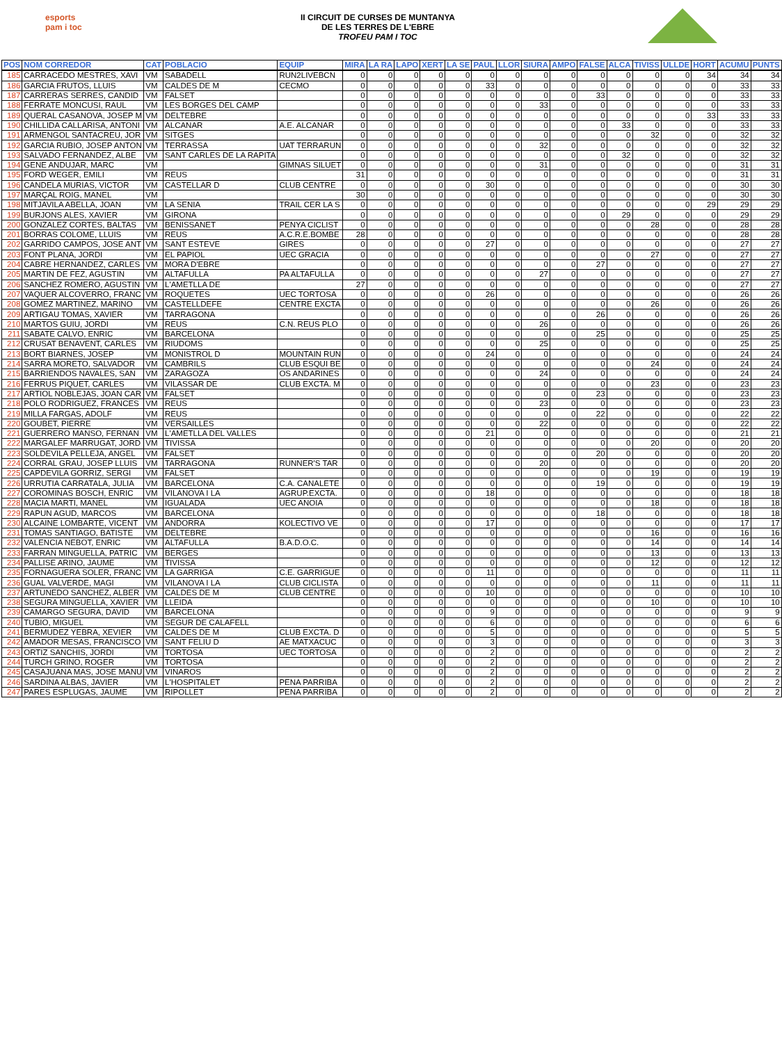esports
pam i toc
II CIRCUIT DE CURSES DE MUNTANYA
DE LES TERRES DE L'EBRE
TROFEU PAM I TOC
| POS | NOM CORREDOR | CAT | POBLACIO | EQUIP | MIRA | LA RA | LAPO | XERT | LA SE | PAUL | LLOR | SIURA | AMPO | FALSE | ALCA | TIVISS | ULLDE | HORT | ACUMU | PUNTS |
| --- | --- | --- | --- | --- | --- | --- | --- | --- | --- | --- | --- | --- | --- | --- | --- | --- | --- | --- | --- | --- |
| 185 | CARRACEDO MESTRES, XAVI | VM | SABADELL | RUN2LIVEBCN | 0 | 0 | 0 | 0 | 0 | 0 | 0 | 0 | 0 | 0 | 0 | 0 | 0 | 34 | 34 | 34 |
| 186 | GARCIA FRUTOS, LLUIS | VM | CALDES DE M | CECMO | 0 | 0 | 0 | 0 | 0 | 33 | 0 | 0 | 0 | 0 | 0 | 0 | 0 | 0 | 33 | 33 |
| 187 | CARRERAS SERRES, CANDID | VM | FALSET | | 0 | 0 | 0 | 0 | 0 | 0 | 0 | 0 | 0 | 33 | 0 | 0 | 0 | 0 | 33 | 33 |
| 188 | FERRATE MONCUSI, RAUL | VM | LES BORGES DEL CAMP | | 0 | 0 | 0 | 0 | 0 | 0 | 0 | 33 | 0 | 0 | 0 | 0 | 0 | 0 | 33 | 33 |
| 189 | QUERAL CASANOVA, JOSEP M | VM | DELTEBRE | | 0 | 0 | 0 | 0 | 0 | 0 | 0 | 0 | 0 | 0 | 0 | 0 | 0 | 33 | 33 | 33 |
| 190 | CHILLIDA CALLARISA, ANTONI | VM | ALCANAR | A.E. ALCANAR | 0 | 0 | 0 | 0 | 0 | 0 | 0 | 0 | 0 | 0 | 33 | 0 | 0 | 0 | 33 | 33 |
| 191 | ARMENGOL SANTACREU, JOR | VM | SITGES | | 0 | 0 | 0 | 0 | 0 | 0 | 0 | 0 | 0 | 0 | 0 | 32 | 0 | 0 | 32 | 32 |
| 192 | GARCIA RUBIO, JOSEP ANTON | VM | TERRASSA | UAT TERRARUN | 0 | 0 | 0 | 0 | 0 | 0 | 0 | 32 | 0 | 0 | 0 | 0 | 0 | 0 | 32 | 32 |
| 193 | SALVADO FERNANDEZ, ALBE | VM | SANT CARLES DE LA RAPITA | | 0 | 0 | 0 | 0 | 0 | 0 | 0 | 0 | 0 | 0 | 32 | 0 | 0 | 0 | 32 | 32 |
| 194 | GENE ANDUJAR, MARC | VM | | GIMNAS SILUET | 0 | 0 | 0 | 0 | 0 | 0 | 0 | 31 | 0 | 0 | 0 | 0 | 0 | 0 | 31 | 31 |
| 195 | FORD WEGER, EMILI | VM | REUS | | 31 | 0 | 0 | 0 | 0 | 0 | 0 | 0 | 0 | 0 | 0 | 0 | 0 | 0 | 31 | 31 |
| 196 | CANDELA MURIAS, VICTOR | VM | CASTELLAR D | CLUB CENTRE | 0 | 0 | 0 | 0 | 0 | 30 | 0 | 0 | 0 | 0 | 0 | 0 | 0 | 0 | 30 | 30 |
| 197 | MARÇAL ROIG, MANEL | VM | | | 30 | 0 | 0 | 0 | 0 | 0 | 0 | 0 | 0 | 0 | 0 | 0 | 0 | 0 | 30 | 30 |
| 198 | MITJAVILA ABELLA, JOAN | VM | LA SENIA | TRAIL CER LA S | 0 | 0 | 0 | 0 | 0 | 0 | 0 | 0 | 0 | 0 | 0 | 0 | 0 | 29 | 29 | 29 |
| 199 | BURJONS ALES, XAVIER | VM | GIRONA | | 0 | 0 | 0 | 0 | 0 | 0 | 0 | 0 | 0 | 0 | 29 | 0 | 0 | 0 | 29 | 29 |
| 200 | GONZALEZ CORTES, BALTAS | VM | BENISSANET | PENYA CICLIST | 0 | 0 | 0 | 0 | 0 | 0 | 0 | 0 | 0 | 0 | 0 | 28 | 0 | 0 | 28 | 28 |
| 201 | BORRAS COLOME, LLUIS | VM | REUS | A.C.R.E.BOMBE | 28 | 0 | 0 | 0 | 0 | 0 | 0 | 0 | 0 | 0 | 0 | 0 | 0 | 0 | 28 | 28 |
| 202 | GARRIDO CAMPOS, JOSE ANT | VM | SANT ESTEVE | GIRES | 0 | 0 | 0 | 0 | 0 | 27 | 0 | 0 | 0 | 0 | 0 | 0 | 0 | 0 | 27 | 27 |
| 203 | FONT PLANA, JORDI | VM | EL PAPIOL | UEC GRACIA | 0 | 0 | 0 | 0 | 0 | 0 | 0 | 0 | 0 | 0 | 0 | 27 | 0 | 0 | 27 | 27 |
| 204 | CABRE HERNANDEZ, CARLES | VM | MORA D'EBRE | | 0 | 0 | 0 | 0 | 0 | 0 | 0 | 0 | 0 | 27 | 0 | 0 | 0 | 0 | 27 | 27 |
| 205 | MARTIN DE FEZ, AGUSTIN | VM | ALTAFULLA | PA ALTAFULLA | 0 | 0 | 0 | 0 | 0 | 0 | 0 | 27 | 0 | 0 | 0 | 0 | 0 | 0 | 27 | 27 |
| 206 | SANCHEZ ROMERO, AGUSTIN | VM | L'AMETLLA DE | | 27 | 0 | 0 | 0 | 0 | 0 | 0 | 0 | 0 | 0 | 0 | 0 | 0 | 0 | 27 | 27 |
| 207 | VAQUER ALCOVERRO, FRANC | VM | ROQUETES | UEC TORTOSA | 0 | 0 | 0 | 0 | 0 | 26 | 0 | 0 | 0 | 0 | 0 | 0 | 0 | 0 | 26 | 26 |
| 208 | GOMEZ MARTINEZ, MARINO | VM | CASTELLDEFE | CENTRE EXCTA | 0 | 0 | 0 | 0 | 0 | 0 | 0 | 0 | 0 | 0 | 0 | 26 | 0 | 0 | 26 | 26 |
| 209 | ARTIGAU TOMAS, XAVIER | VM | TARRAGONA | | 0 | 0 | 0 | 0 | 0 | 0 | 0 | 0 | 0 | 26 | 0 | 0 | 0 | 0 | 26 | 26 |
| 210 | MARTOS GUIU, JORDI | VM | REUS | C.N. REUS PLO | 0 | 0 | 0 | 0 | 0 | 0 | 0 | 26 | 0 | 0 | 0 | 0 | 0 | 0 | 26 | 26 |
| 211 | SABATE CALVO, ENRIC | VM | BARCELONA | | 0 | 0 | 0 | 0 | 0 | 0 | 0 | 0 | 0 | 25 | 0 | 0 | 0 | 0 | 25 | 25 |
| 212 | CRUSAT BENAVENT, CARLES | VM | RIUDOMS | | 0 | 0 | 0 | 0 | 0 | 0 | 0 | 25 | 0 | 0 | 0 | 0 | 0 | 0 | 25 | 25 |
| 213 | BORT BIARNES, JOSEP | VM | MONISTROL D | MOUNTAIN RUN | 0 | 0 | 0 | 0 | 0 | 24 | 0 | 0 | 0 | 0 | 0 | 0 | 0 | 0 | 24 | 24 |
| 214 | SARRA MORETO, SALVADOR | VM | CAMBRILS | CLUB ESQUI BE | 0 | 0 | 0 | 0 | 0 | 0 | 0 | 0 | 0 | 0 | 0 | 24 | 0 | 0 | 24 | 24 |
| 215 | BARRIENDOS NAVALES, SAN | VM | ZARAGOZA | OS ANDARINES | 0 | 0 | 0 | 0 | 0 | 0 | 0 | 24 | 0 | 0 | 0 | 0 | 0 | 0 | 24 | 24 |
| 216 | FERRUS PIQUET, CARLES | VM | VILASSAR DE | CLUB EXCTA. M | 0 | 0 | 0 | 0 | 0 | 0 | 0 | 0 | 0 | 0 | 0 | 23 | 0 | 0 | 23 | 23 |
| 217 | ARTIOL NOBLEJAS, JOAN CAR | VM | FALSET | | 0 | 0 | 0 | 0 | 0 | 0 | 0 | 0 | 0 | 23 | 0 | 0 | 0 | 0 | 23 | 23 |
| 218 | POLO RODRIGUEZ, FRANCES | VM | REUS | | 0 | 0 | 0 | 0 | 0 | 0 | 0 | 23 | 0 | 0 | 0 | 0 | 0 | 0 | 23 | 23 |
| 219 | MILLA FARGAS, ADOLF | VM | REUS | | 0 | 0 | 0 | 0 | 0 | 0 | 0 | 0 | 0 | 22 | 0 | 0 | 0 | 0 | 22 | 22 |
| 220 | GOUBET, PIERRE | VM | VERSAILLES | | 0 | 0 | 0 | 0 | 0 | 0 | 0 | 22 | 0 | 0 | 0 | 0 | 0 | 0 | 22 | 22 |
| 221 | GUERRERO MANSO, FERNAN | VM | L'AMETLLA DEL VALLES | | 0 | 0 | 0 | 0 | 0 | 21 | 0 | 0 | 0 | 0 | 0 | 0 | 0 | 0 | 21 | 21 |
| 222 | MARGALEF MARRUGAT, JORD | VM | TIVISSA | | 0 | 0 | 0 | 0 | 0 | 0 | 0 | 0 | 0 | 0 | 0 | 20 | 0 | 0 | 20 | 20 |
| 223 | SOLDEVILA PELLEJA, ANGEL | VM | FALSET | | 0 | 0 | 0 | 0 | 0 | 0 | 0 | 0 | 0 | 20 | 0 | 0 | 0 | 0 | 20 | 20 |
| 224 | CORRAL GRAU, JOSEP LLUIS | VM | TARRAGONA | RUNNER'S TAR | 0 | 0 | 0 | 0 | 0 | 0 | 0 | 20 | 0 | 0 | 0 | 0 | 0 | 0 | 20 | 20 |
| 225 | CAPDEVILA GORRIZ, SERGI | VM | FALSET | | 0 | 0 | 0 | 0 | 0 | 0 | 0 | 0 | 0 | 0 | 0 | 19 | 0 | 0 | 19 | 19 |
| 226 | URRUTIA CARRATALA, JULIA | VM | BARCELONA | C.A. CANALETE | 0 | 0 | 0 | 0 | 0 | 0 | 0 | 0 | 0 | 19 | 0 | 0 | 0 | 0 | 19 | 19 |
| 227 | COROMINAS BOSCH, ENRIC | VM | VILANOVA I LA | AGRUP.EXCTA. | 0 | 0 | 0 | 0 | 0 | 18 | 0 | 0 | 0 | 0 | 0 | 0 | 0 | 0 | 18 | 18 |
| 228 | MACIA MARTI, MANEL | VM | IGUALADA | UEC ANOIA | 0 | 0 | 0 | 0 | 0 | 0 | 0 | 0 | 0 | 0 | 0 | 18 | 0 | 0 | 18 | 18 |
| 229 | RAPUN AGUD, MARCOS | VM | BARCELONA | | 0 | 0 | 0 | 0 | 0 | 0 | 0 | 0 | 0 | 18 | 0 | 0 | 0 | 0 | 18 | 18 |
| 230 | ALCAINE LOMBARTE, VICENT | VM | ANDORRA | KOLECTIVO VE | 0 | 0 | 0 | 0 | 0 | 17 | 0 | 0 | 0 | 0 | 0 | 0 | 0 | 0 | 17 | 17 |
| 231 | TOMAS SANTIAGO, BATISTE | VM | DELTEBRE | | 0 | 0 | 0 | 0 | 0 | 0 | 0 | 0 | 0 | 0 | 0 | 16 | 0 | 0 | 16 | 16 |
| 232 | VALENCIA NEBOT, ENRIC | VM | ALTAFULLA | B.A.D.O.C. | 0 | 0 | 0 | 0 | 0 | 0 | 0 | 0 | 0 | 0 | 0 | 14 | 0 | 0 | 14 | 14 |
| 233 | FARRAN MINGUELLA, PATRIC | VM | BERGES | | 0 | 0 | 0 | 0 | 0 | 0 | 0 | 0 | 0 | 0 | 0 | 13 | 0 | 0 | 13 | 13 |
| 234 | PALLISE ARINO, JAUME | VM | TIVISSA | | 0 | 0 | 0 | 0 | 0 | 0 | 0 | 0 | 0 | 0 | 0 | 12 | 0 | 0 | 12 | 12 |
| 235 | FORNAGUERA SOLER, FRANC | VM | LA GARRIGA | C.E. GARRIGUE | 0 | 0 | 0 | 0 | 0 | 11 | 0 | 0 | 0 | 0 | 0 | 0 | 0 | 0 | 11 | 11 |
| 236 | GUAL VALVERDE, MAGI | VM | VILANOVA I LA | CLUB CICLISTA | 0 | 0 | 0 | 0 | 0 | 0 | 0 | 0 | 0 | 0 | 0 | 11 | 0 | 0 | 11 | 11 |
| 237 | ARTUNEDO SANCHEZ, ALBER | VM | CALDES DE M | CLUB CENTRE | 0 | 0 | 0 | 0 | 0 | 10 | 0 | 0 | 0 | 0 | 0 | 0 | 0 | 0 | 10 | 10 |
| 238 | SEGURA MINGUELLA, XAVIER | VM | LLEIDA | | 0 | 0 | 0 | 0 | 0 | 0 | 0 | 0 | 0 | 0 | 0 | 10 | 0 | 0 | 10 | 10 |
| 239 | CAMARGO SEGURA, DAVID | VM | BARCELONA | | 0 | 0 | 0 | 0 | 0 | 9 | 0 | 0 | 0 | 0 | 0 | 0 | 0 | 0 | 9 | 9 |
| 240 | TUBIO, MIGUEL | VM | SEGUR DE CALAFELL | | 0 | 0 | 0 | 0 | 0 | 6 | 0 | 0 | 0 | 0 | 0 | 0 | 0 | 0 | 6 | 6 |
| 241 | BERMUDEZ YEBRA, XEVIER | VM | CALDES DE M | CLUB EXCTA. D | 0 | 0 | 0 | 0 | 0 | 5 | 0 | 0 | 0 | 0 | 0 | 0 | 0 | 0 | 5 | 5 |
| 242 | AMADOR MESAS, FRANCISCO | VM | SANT FELIU D | AE MATXACUC | 0 | 0 | 0 | 0 | 0 | 3 | 0 | 0 | 0 | 0 | 0 | 0 | 0 | 0 | 3 | 3 |
| 243 | ORTIZ SANCHIS, JORDI | VM | TORTOSA | UEC TORTOSA | 0 | 0 | 0 | 0 | 0 | 2 | 0 | 0 | 0 | 0 | 0 | 0 | 0 | 0 | 2 | 2 |
| 244 | TURCH GRINO, ROGER | VM | TORTOSA | | 0 | 0 | 0 | 0 | 0 | 2 | 0 | 0 | 0 | 0 | 0 | 0 | 0 | 0 | 2 | 2 |
| 245 | CASAJUANA MAS, JOSE MANU | VM | VINAROS | | 0 | 0 | 0 | 0 | 0 | 2 | 0 | 0 | 0 | 0 | 0 | 0 | 0 | 0 | 2 | 2 |
| 246 | SARDINA ALBAS, JAVIER | VM | L'HOSPITALET | PENA PARRIBA | 0 | 0 | 0 | 0 | 0 | 2 | 0 | 0 | 0 | 0 | 0 | 0 | 0 | 0 | 2 | 2 |
| 247 | PARES ESPLUGAS, JAUME | VM | RIPOLLET | PENA PARRIBA | 0 | 0 | 0 | 0 | 0 | 2 | 0 | 0 | 0 | 0 | 0 | 0 | 0 | 0 | 2 | 2 |